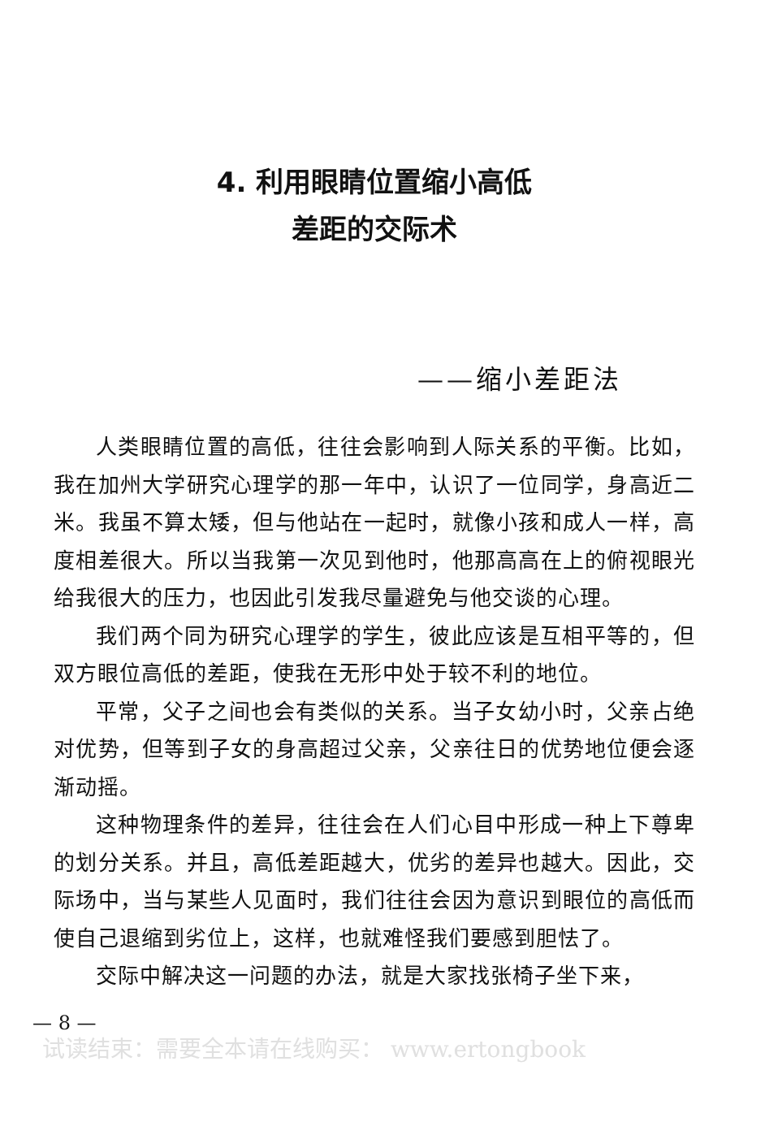4. 利用眼睛位置缩小高低
差距的交际术
——缩小差距法
人类眼睛位置的高低，往往会影响到人际关系的平衡。比如，我在加州大学研究心理学的那一年中，认识了一位同学，身高近二米。我虽不算太矮，但与他站在一起时，就像小孩和成人一样，高度相差很大。所以当我第一次见到他时，他那高高在上的俯视眼光给我很大的压力，也因此引发我尽量避免与他交谈的心理。
我们两个同为研究心理学的学生，彼此应该是互相平等的，但双方眼位高低的差距，使我在无形中处于较不利的地位。
平常，父子之间也会有类似的关系。当子女幼小时，父亲占绝对优势，但等到子女的身高超过父亲，父亲往日的优势地位便会逐渐动摇。
这种物理条件的差异，往往会在人们心目中形成一种上下尊卑的划分关系。并且，高低差距越大，优劣的差异也越大。因此，交际场中，当与某些人见面时，我们往往会因为意识到眼位的高低而使自己退缩到劣位上，这样，也就难怪我们要感到胆怯了。
交际中解决这一问题的办法，就是大家找张椅子坐下来，
— 8 —
试读结束：需要全本请在线购买： www.ertongbook